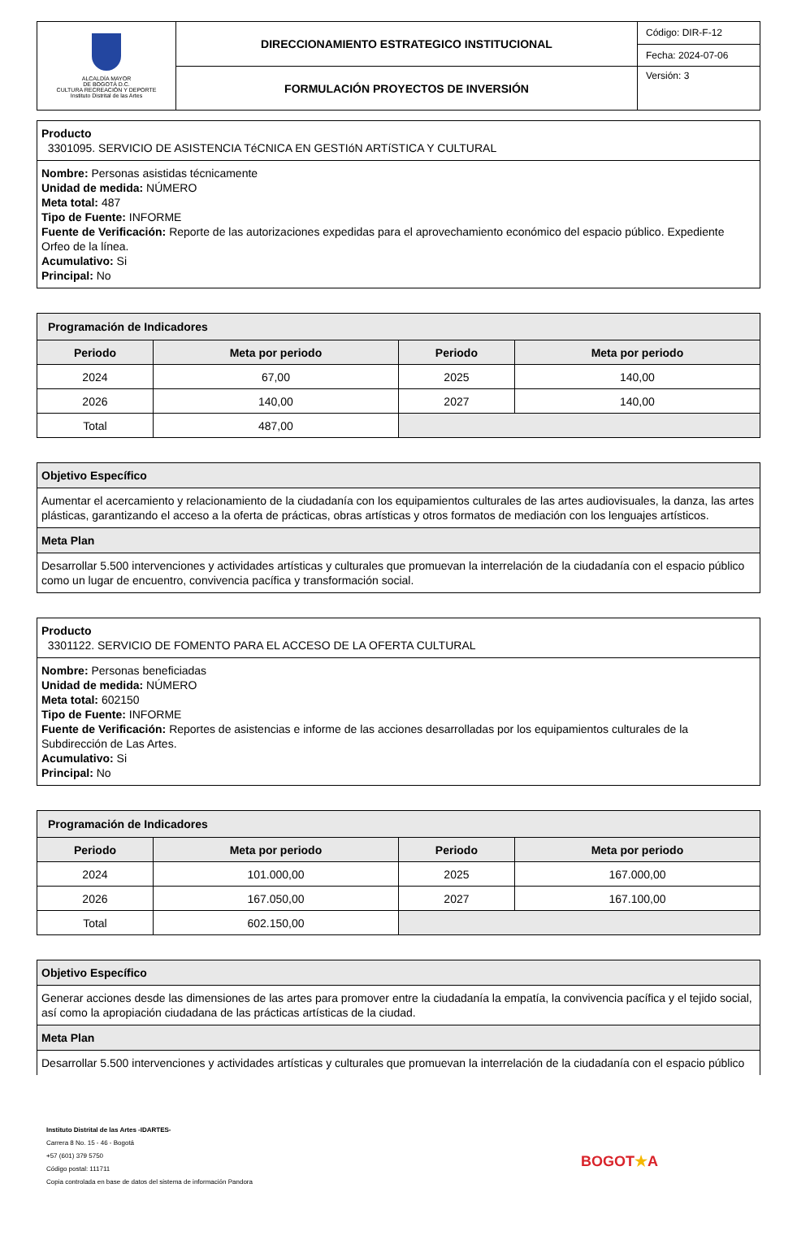| ALCALDÍA MAYOR DE BOGOTÁ D.C. CULTURA RECREACIÓN Y DEPORTE Instituto Distrital de las Artes | DIRECCIONAMIENTO ESTRATEGICO INSTITUCIONAL | Código: DIR-F-12 |
| | | Fecha: 2024-07-06 |
| | FORMULACIÓN PROYECTOS DE INVERSIÓN | Versión: 3 |
Producto
3301095. SERVICIO DE ASISTENCIA TéCNICA EN GESTIóN ARTíSTICA Y CULTURAL
Nombre: Personas asistidas técnicamente
Unidad de medida: NÚMERO
Meta total: 487
Tipo de Fuente: INFORME
Fuente de Verificación: Reporte de las autorizaciones expedidas para el aprovechamiento económico del espacio público. Expediente Orfeo de la línea.
Acumulativo: Si
Principal: No
| Programación de Indicadores | | | |
| --- | --- | --- | --- |
| Periodo | Meta por periodo | Periodo | Meta por periodo |
| 2024 | 67,00 | 2025 | 140,00 |
| 2026 | 140,00 | 2027 | 140,00 |
| Total | 487,00 | | |
| Objetivo Específico |
| Aumentar el acercamiento y relacionamiento de la ciudadanía con los equipamientos culturales de las artes audiovisuales, la danza, las artes plásticas, garantizando el acceso a la oferta de prácticas, obras artísticas y otros formatos de mediación con los lenguajes artísticos. |
| Meta Plan |
| Desarrollar 5.500 intervenciones y actividades artísticas y culturales que promuevan la interrelación de la ciudadanía con el espacio público como un lugar de encuentro, convivencia pacífica y transformación social. |
Producto
3301122. SERVICIO DE FOMENTO PARA EL ACCESO DE LA OFERTA CULTURAL
Nombre: Personas beneficiadas
Unidad de medida: NÚMERO
Meta total: 602150
Tipo de Fuente: INFORME
Fuente de Verificación: Reportes de asistencias e informe de las acciones desarrolladas por los equipamientos culturales de la Subdirección de Las Artes.
Acumulativo: Si
Principal: No
| Programación de Indicadores | | | |
| --- | --- | --- | --- |
| Periodo | Meta por periodo | Periodo | Meta por periodo |
| 2024 | 101.000,00 | 2025 | 167.000,00 |
| 2026 | 167.050,00 | 2027 | 167.100,00 |
| Total | 602.150,00 | | |
| Objetivo Específico |
| Generar acciones desde las dimensiones de las artes para promover entre la ciudadanía la empatía, la convivencia pacífica y el tejido social, así como la apropiación ciudadana de las prácticas artísticas de la ciudad. |
| Meta Plan |
| Desarrollar 5.500 intervenciones y actividades artísticas y culturales que promuevan la interrelación de la ciudadanía con el espacio público |
Instituto Distrital de las Artes -IDARTES-
Carrera 8 No. 15 - 46 - Bogotá
+57 (601) 379 5750
Código postal: 111711
Copia controlada en base de datos del sistema de información Pandora
BOGOT★A